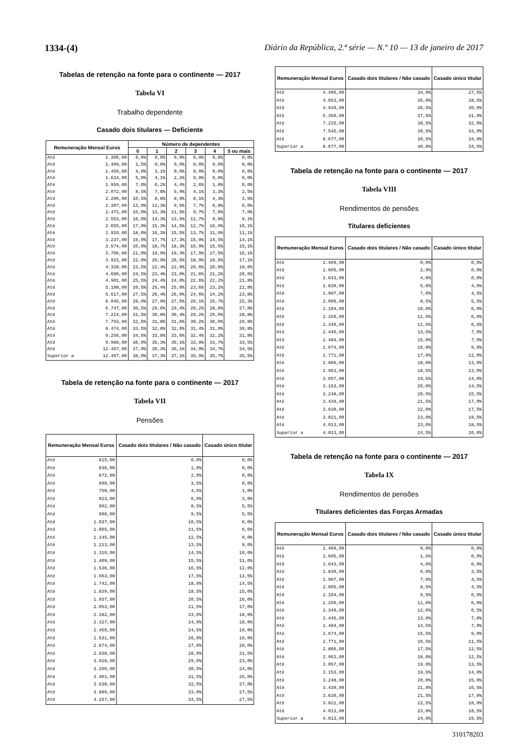1334-(4) Diário da República, 2.ª série — N.º 10 — 13 de janeiro de 2017
Tabelas de retenção na fonte para o continente — 2017
Tabela VI
Trabalho dependente
Casado dois titulares — Deficiente
| Remuneração Mensal Euros | | Número de dependentes | | | | | |
| --- | --- | --- | --- | --- | --- | --- | --- |
| | | 0 | 1 | 2 | 3 | 4 | 5 ou mais |
| Até | 1.306,00 | 0,0% | 0,0% | 0,0% | 0,0% | 0,0% | 0,0% |
| Até | 1.409,00 | 1,5% | 0,0% | 0,0% | 0,0% | 0,0% | 0,0% |
| Até | 1.450,00 | 4,0% | 3,1% | 0,0% | 0,0% | 0,0% | 0,0% |
| Até | 1.634,00 | 5,0% | 4,1% | 2,2% | 0,0% | 0,0% | 0,0% |
| Até | 1.950,00 | 7,0% | 6,2% | 4,4% | 2,6% | 1,8% | 0,0% |
| Até | 2.072,00 | 8,5% | 7,8% | 5,9% | 4,1% | 3,3% | 2,5% |
| Até | 2.206,00 | 10,5% | 8,8% | 8,0% | 6,1% | 4,3% | 3,5% |
| Até | 2.307,00 | 13,0% | 11,3% | 9,5% | 7,7% | 6,8% | 6,0% |
| Até | 2.471,00 | 15,0% | 13,3% | 11,5% | 9,7% | 7,9% | 7,0% |
| Até | 2.553,00 | 16,0% | 14,3% | 13,5% | 11,7% | 9,9% | 9,1% |
| Até | 2.655,00 | 17,0% | 15,3% | 14,5% | 12,7% | 10,9% | 10,1% |
| Até | 2.920,00 | 18,0% | 16,3% | 15,5% | 13,7% | 11,9% | 11,1% |
| Até | 3.237,00 | 19,0% | 17,7% | 17,3% | 15,9% | 14,5% | 14,1% |
| Até | 3.574,00 | 20,0% | 18,7% | 18,3% | 16,9% | 15,5% | 15,1% |
| Até | 3.706,00 | 21,0% | 19,9% | 19,3% | 17,9% | 17,5% | 16,1% |
| Até | 3.921,00 | 22,0% | 20,9% | 20,5% | 18,9% | 18,5% | 17,1% |
| Até | 4.339,00 | 23,5% | 22,4% | 22,0% | 20,6% | 20,0% | 18,6% |
| Até | 4.606,00 | 24,5% | 23,4% | 23,0% | 21,6% | 21,2% | 20,6% |
| Até | 4.901,00 | 25,5% | 24,4% | 24,0% | 22,6% | 22,2% | 21,8% |
| Até | 5.188,00 | 26,5% | 25,4% | 25,0% | 23,6% | 23,2% | 22,8% |
| Até | 5.617,00 | 27,5% | 26,4% | 26,0% | 24,6% | 24,2% | 23,8% |
| Até | 6.045,00 | 29,0% | 27,9% | 27,5% | 26,1% | 25,7% | 25,3% |
| Até | 6.747,00 | 30,5% | 29,6% | 29,4% | 28,2% | 28,0% | 27,8% |
| Até | 7.214,00 | 31,5% | 30,8% | 30,4% | 29,2% | 29,0% | 28,8% |
| Até | 7.793,00 | 32,5% | 31,8% | 31,6% | 30,2% | 30,0% | 29,8% |
| Até | 8.474,00 | 33,5% | 32,8% | 32,6% | 31,4% | 31,0% | 30,8% |
| Até | 9.256,00 | 34,5% | 33,8% | 33,6% | 32,4% | 32,2% | 31,8% |
| Até | 9.988,00 | 36,0% | 35,3% | 35,1% | 33,9% | 33,7% | 33,5% |
| Até | 12.497,00 | 37,0% | 36,3% | 36,1% | 34,9% | 34,7% | 34,5% |
| Superior a | 12.497,00 | 38,0% | 37,3% | 37,1% | 35,9% | 35,7% | 35,5% |
Tabela de retenção na fonte para o continente — 2017
Tabela VII
Pensões
| Remuneração Mensal Euros | | Casado dois titulares / Não casado | Casado único titular |
| --- | --- | --- | --- |
| Até | 615,00 | 0,0% | 0,0% |
| Até | 636,00 | 1,0% | 0,0% |
| Até | 672,00 | 2,0% | 0,0% |
| Até | 690,00 | 3,5% | 0,0% |
| Até | 750,00 | 4,5% | 1,0% |
| Até | 823,00 | 6,0% | 3,0% |
| Até | 902,00 | 8,5% | 5,5% |
| Até | 966,00 | 9,5% | 5,5% |
| Até | 1.037,00 | 10,5% | 6,0% |
| Até | 1.065,00 | 11,5% | 6,5% |
| Até | 1.145,00 | 12,5% | 9,0% |
| Até | 1.213,00 | 13,5% | 9,0% |
| Até | 1.310,00 | 14,5% | 10,0% |
| Até | 1.409,00 | 15,5% | 11,0% |
| Até | 1.536,00 | 16,5% | 12,0% |
| Até | 1.663,00 | 17,5% | 13,5% |
| Até | 1.742,00 | 18,0% | 14,5% |
| Até | 1.839,00 | 18,5% | 15,0% |
| Até | 1.937,00 | 20,5% | 16,0% |
| Até | 2.053,00 | 21,5% | 17,0% |
| Até | 2.182,00 | 23,0% | 18,0% |
| Até | 2.327,00 | 24,0% | 18,0% |
| Até | 2.455,00 | 24,5% | 19,0% |
| Até | 2.531,00 | 26,0% | 19,0% |
| Até | 2.674,00 | 27,0% | 20,0% |
| Até | 2.838,00 | 28,0% | 21,5% |
| Até | 3.028,00 | 29,0% | 23,0% |
| Até | 3.200,00 | 30,5% | 24,0% |
| Até | 3.401,00 | 31,5% | 25,0% |
| Até | 3.630,00 | 32,5% | 27,0% |
| Até | 3.889,00 | 33,0% | 27,5% |
| Até | 4.157,00 | 33,5% | 27,5% |
| Remuneração Mensal Euros | | Casado dois titulares / Não casado | Casado único titular |
| --- | --- | --- | --- |
| Até | 4.405,00 | 34,0% | 27,5% |
| Até | 4.653,00 | 35,0% | 28,5% |
| Até | 4.939,00 | 36,5% | 30,0% |
| Até | 5.350,00 | 37,5% | 31,0% |
| Até | 7.225,00 | 38,5% | 32,0% |
| Até | 7.545,00 | 39,5% | 33,0% |
| Até | 8.677,00 | 39,5% | 34,0% |
| Superior a | 8.677,00 | 40,0% | 34,5% |
Tabela de retenção na fonte para o continente — 2017
Tabela VIII
Rendimentos de pensões
Titulares deficientes
| Remuneração Mensal Euros | | Casado dois titulares / Não casado | Casado único titular |
| --- | --- | --- | --- |
| Até | 1.409,00 | 0,0% | 0,0% |
| Até | 1.605,00 | 2,0% | 0,0% |
| Até | 1.643,00 | 4,0% | 0,0% |
| Até | 1.839,00 | 6,0% | 4,0% |
| Até | 1.907,00 | 7,0% | 4,5% |
| Até | 2.005,00 | 8,5% | 5,5% |
| Até | 2.104,00 | 10,0% | 6,0% |
| Até | 2.250,00 | 11,5% | 6,0% |
| Até | 2.349,00 | 12,5% | 6,5% |
| Até | 2.445,00 | 13,5% | 7,0% |
| Até | 2.484,00 | 15,0% | 7,0% |
| Até | 2.674,00 | 16,0% | 9,0% |
| Até | 2.771,00 | 17,0% | 12,0% |
| Até | 2.866,00 | 18,0% | 13,0% |
| Até | 2.963,00 | 18,5% | 13,0% |
| Até | 3.057,00 | 19,5% | 14,0% |
| Até | 3.153,00 | 20,0% | 14,5% |
| Até | 3.248,00 | 20,5% | 15,5% |
| Até | 3.439,00 | 21,5% | 17,0% |
| Até | 3.630,00 | 22,0% | 17,5% |
| Até | 3.821,00 | 23,0% | 18,5% |
| Até | 4.013,00 | 23,0% | 18,5% |
| Superior a | 4.013,00 | 24,5% | 20,0% |
Tabela de retenção na fonte para o continente — 2017
Tabela IX
Rendimentos de pensões
Titulares deficientes das Forças Armadas
| Remuneração Mensal Euros | | Casado dois titulares / Não casado | Casado único titular |
| --- | --- | --- | --- |
| Até | 1.409,00 | 0,0% | 0,0% |
| Até | 1.605,00 | 1,5% | 0,0% |
| Até | 1.643,00 | 4,0% | 0,0% |
| Até | 1.839,00 | 6,0% | 3,5% |
| Até | 1.907,00 | 7,0% | 4,5% |
| Até | 2.005,00 | 8,5% | 4,5% |
| Até | 2.104,00 | 9,5% | 6,0% |
| Até | 2.250,00 | 11,0% | 6,0% |
| Até | 2.349,00 | 12,0% | 6,5% |
| Até | 2.445,00 | 13,0% | 7,0% |
| Até | 2.484,00 | 14,5% | 7,0% |
| Até | 2.674,00 | 15,5% | 9,0% |
| Até | 2.771,00 | 16,5% | 11,5% |
| Até | 2.866,00 | 17,5% | 12,5% |
| Até | 2.963,00 | 18,0% | 12,5% |
| Até | 3.057,00 | 19,0% | 13,5% |
| Até | 3.153,00 | 19,5% | 14,0% |
| Até | 3.248,00 | 20,0% | 15,0% |
| Até | 3.439,00 | 21,0% | 16,5% |
| Até | 3.630,00 | 21,5% | 17,0% |
| Até | 3.821,00 | 22,5% | 18,0% |
| Até | 4.013,00 | 23,0% | 18,5% |
| Superior a | 4.013,00 | 24,0% | 19,5% |
310178203